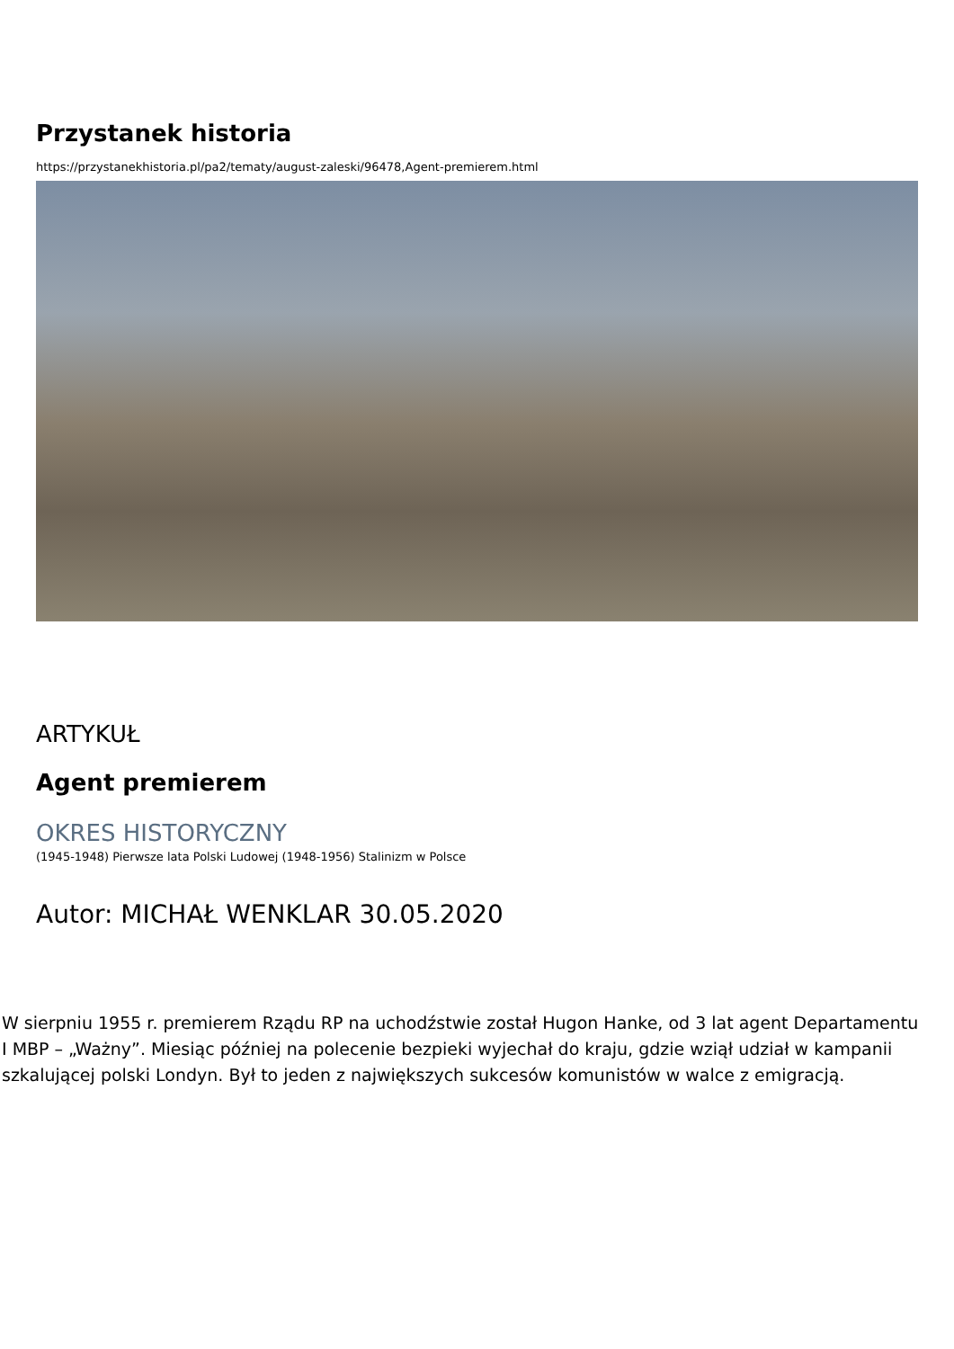Przystanek historia
https://przystanekhistoria.pl/pa2/tematy/august-zaleski/96478,Agent-premierem.html
ARTYKUŁ
Agent premierem
OKRES HISTORYCZNY
(1945-1948) Pierwsze lata Polski Ludowej (1948-1956) Stalinizm w Polsce
Autor: MICHAŁ WENKLAR 30.05.2020
W sierpniu 1955 r. premierem Rządu RP na uchodźstwie został Hugon Hanke, od 3 lat agent Departamentu I MBP – „Ważny”. Miesiąc później na polecenie bezpieki wyjechał do kraju, gdzie wziął udział w kampanii szkalującej polski Londyn. Był to jeden z największych sukcesów komunistów w walce z emigracją.